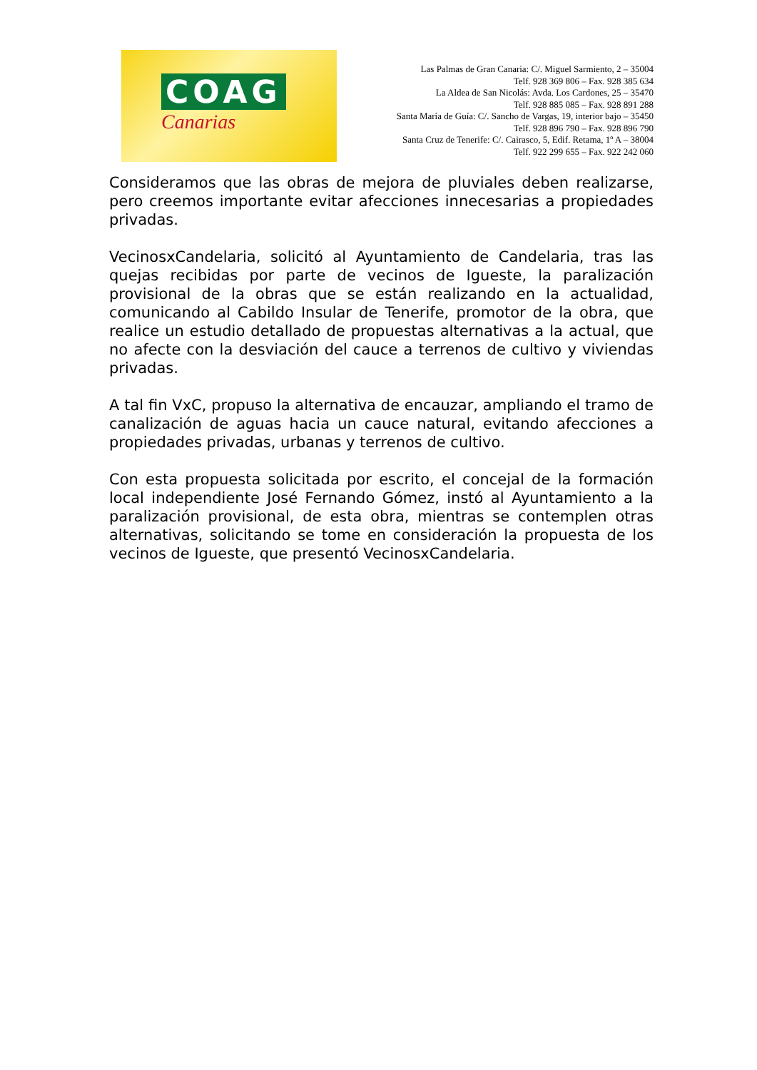COAG
Canarias
Las Palmas de Gran Canaria: C/. Miguel Sarmiento, 2 – 35004
Telf. 928 369 806 – Fax. 928 385 634
La Aldea de San Nicolás: Avda. Los Cardones, 25 – 35470
Telf. 928 885 085 – Fax. 928 891 288
Santa María de Guía: C/. Sancho de Vargas, 19, interior bajo – 35450
Telf. 928 896 790 – Fax. 928 896 790
Santa Cruz de Tenerife: C/. Cairasco, 5, Edif. Retama, 1º A – 38004
Telf. 922 299 655 – Fax. 922 242 060
Consideramos que las obras de mejora de pluviales deben realizarse, pero creemos importante evitar afecciones innecesarias a propiedades privadas.
VecinosxCandelaria, solicitó al Ayuntamiento de Candelaria, tras las quejas recibidas por parte de vecinos de Igueste, la paralización provisional de la obras que se están realizando en la actualidad, comunicando al Cabildo Insular de Tenerife, promotor de la obra, que realice un estudio detallado de propuestas alternativas a la actual, que no afecte con la desviación del cauce a terrenos de cultivo y viviendas privadas.
A tal fin VxC, propuso la alternativa de encauzar, ampliando el tramo de canalización de aguas hacia un cauce natural, evitando afecciones a propiedades privadas, urbanas y terrenos de cultivo.
Con esta propuesta solicitada por escrito, el concejal de la formación local independiente José Fernando Gómez, instó al Ayuntamiento a la paralización provisional, de esta obra, mientras se contemplen otras alternativas, solicitando se tome en consideración la propuesta de los vecinos de Igueste, que presentó VecinosxCandelaria.